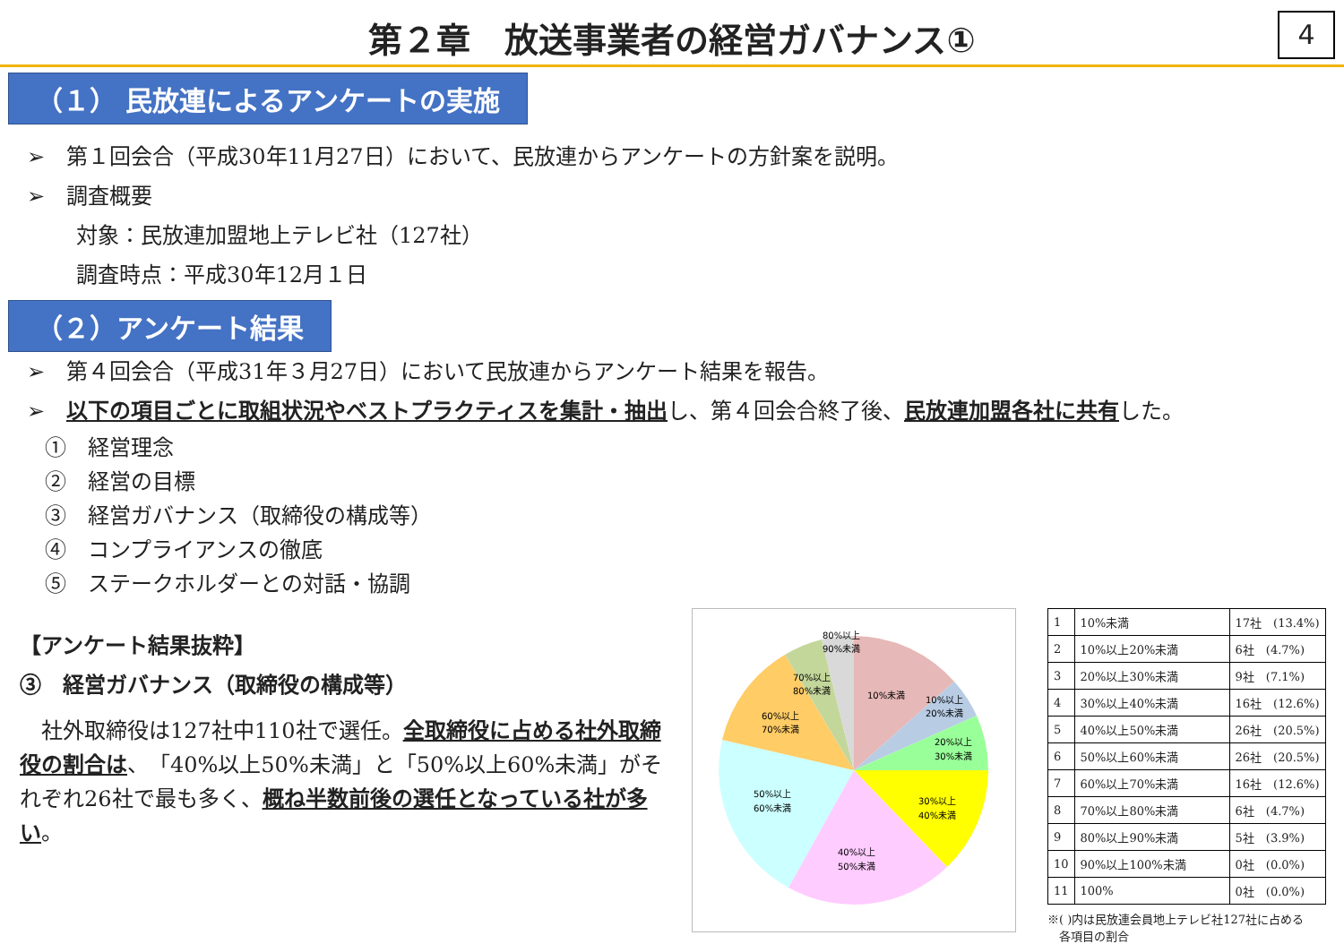第２章　放送事業者の経営ガバナンス①
4
（１） 民放連によるアンケートの実施
➢　第１回会合（平成30年11月27日）において、民放連からアンケートの方針案を説明。
➢　調査概要
対象：民放連加盟地上テレビ社（127社）
調査時点：平成30年12月１日
（２）アンケート結果
➢　第４回会合（平成31年３月27日）において民放連からアンケート結果を報告。
➢　以下の項目ごとに取組状況やベストプラクティスを集計・抽出し、第４回会合終了後、民放連加盟各社に共有した。
①　経営理念
②　経営の目標
③　経営ガバナンス（取締役の構成等）
④　コンプライアンスの徹底
⑤　ステークホルダーとの対話・協調
【アンケート結果抜粋】
③　経営ガバナンス（取締役の構成等）
　社外取締役は127社中110社で選任。全取締役に占める社外取締役の割合は、「40%以上50%未満」と「50%以上60%未満」がそれぞれ26社で最も多く、概ね半数前後の選任となっている社が多い。
10%未満
10%以上
20%未満
20%以上
30%未満
30%以上
40%未満
40%以上
50%未満
50%以上
60%未満
60%以上
70%未満
70%以上
80%未満
80%以上
90%未満
| 1 | 10%未満 | 17社 (13.4%) |
| 2 | 10%以上20%未満 | 6社 (4.7%) |
| 3 | 20%以上30%未満 | 9社 (7.1%) |
| 4 | 30%以上40%未満 | 16社 (12.6%) |
| 5 | 40%以上50%未満 | 26社 (20.5%) |
| 6 | 50%以上60%未満 | 26社 (20.5%) |
| 7 | 60%以上70%未満 | 16社 (12.6%) |
| 8 | 70%以上80%未満 | 6社 (4.7%) |
| 9 | 80%以上90%未満 | 5社 (3.9%) |
| 10 | 90%以上100%未満 | 0社 (0.0%) |
| 11 | 100% | 0社 (0.0%) |
※( )内は民放連会員地上テレビ社127社に占める
　各項目の割合